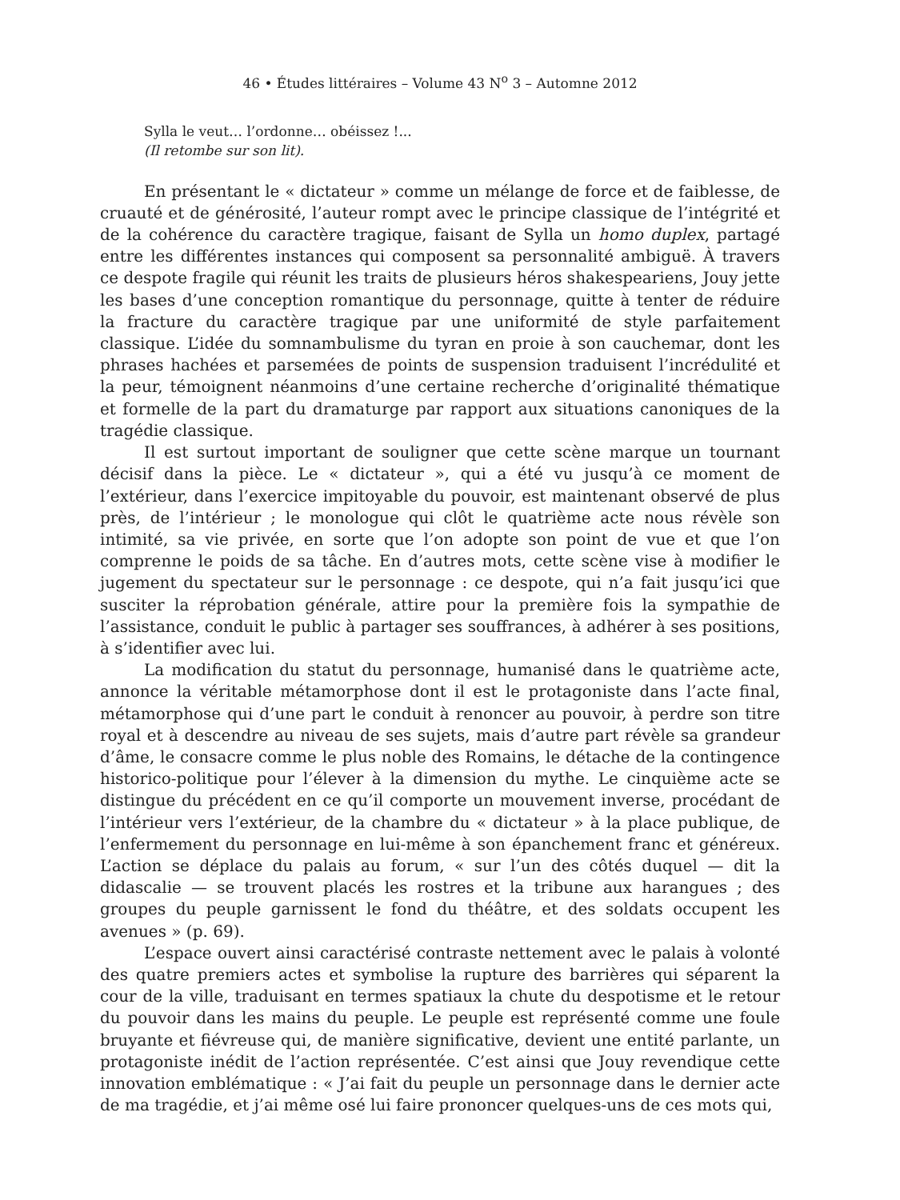46 • Études littéraires – Volume 43 N<sup>o</sup> 3 – Automne 2012
Sylla le veut… l’ordonne… obéissez !...
(Il retombe sur son lit).
En présentant le « dictateur » comme un mélange de force et de faiblesse, de cruauté et de générosité, l’auteur rompt avec le principe classique de l’intégrité et de la cohérence du caractère tragique, faisant de Sylla un homo duplex, partagé entre les différentes instances qui composent sa personnalité ambiguë. À travers ce despote fragile qui réunit les traits de plusieurs héros shakespeariens, Jouy jette les bases d’une conception romantique du personnage, quitte à tenter de réduire la fracture du caractère tragique par une uniformité de style parfaitement classique. L’idée du somnambulisme du tyran en proie à son cauchemar, dont les phrases hachées et parsemées de points de suspension traduisent l’incrédulité et la peur, témoignent néanmoins d’une certaine recherche d’originalité thématique et formelle de la part du dramaturge par rapport aux situations canoniques de la tragédie classique.
Il est surtout important de souligner que cette scène marque un tournant décisif dans la pièce. Le « dictateur », qui a été vu jusqu’à ce moment de l’extérieur, dans l’exercice impitoyable du pouvoir, est maintenant observé de plus près, de l’intérieur ; le monologue qui clôt le quatrième acte nous révèle son intimité, sa vie privée, en sorte que l’on adopte son point de vue et que l’on comprenne le poids de sa tâche. En d’autres mots, cette scène vise à modifier le jugement du spectateur sur le personnage : ce despote, qui n’a fait jusqu’ici que susciter la réprobation générale, attire pour la première fois la sympathie de l’assistance, conduit le public à partager ses souffrances, à adhérer à ses positions, à s’identifier avec lui.
La modification du statut du personnage, humanisé dans le quatrième acte, annonce la véritable métamorphose dont il est le protagoniste dans l’acte final, métamorphose qui d’une part le conduit à renoncer au pouvoir, à perdre son titre royal et à descendre au niveau de ses sujets, mais d’autre part révèle sa grandeur d’âme, le consacre comme le plus noble des Romains, le détache de la contingence historico-politique pour l’élever à la dimension du mythe. Le cinquième acte se distingue du précédent en ce qu’il comporte un mouvement inverse, procédant de l’intérieur vers l’extérieur, de la chambre du « dictateur » à la place publique, de l’enfermement du personnage en lui-même à son épanchement franc et généreux. L’action se déplace du palais au forum, « sur l’un des côtés duquel — dit la didascalie — se trouvent placés les rostres et la tribune aux harangues ; des groupes du peuple garnissent le fond du théâtre, et des soldats occupent les avenues » (p. 69).
L’espace ouvert ainsi caractérisé contraste nettement avec le palais à volonté des quatre premiers actes et symbolise la rupture des barrières qui séparent la cour de la ville, traduisant en termes spatiaux la chute du despotisme et le retour du pouvoir dans les mains du peuple. Le peuple est représenté comme une foule bruyante et fiévreuse qui, de manière significative, devient une entité parlante, un protagoniste inédit de l’action représentée. C’est ainsi que Jouy revendique cette innovation emblématique : « J’ai fait du peuple un personnage dans le dernier acte de ma tragédie, et j’ai même osé lui faire prononcer quelques-uns de ces mots qui,